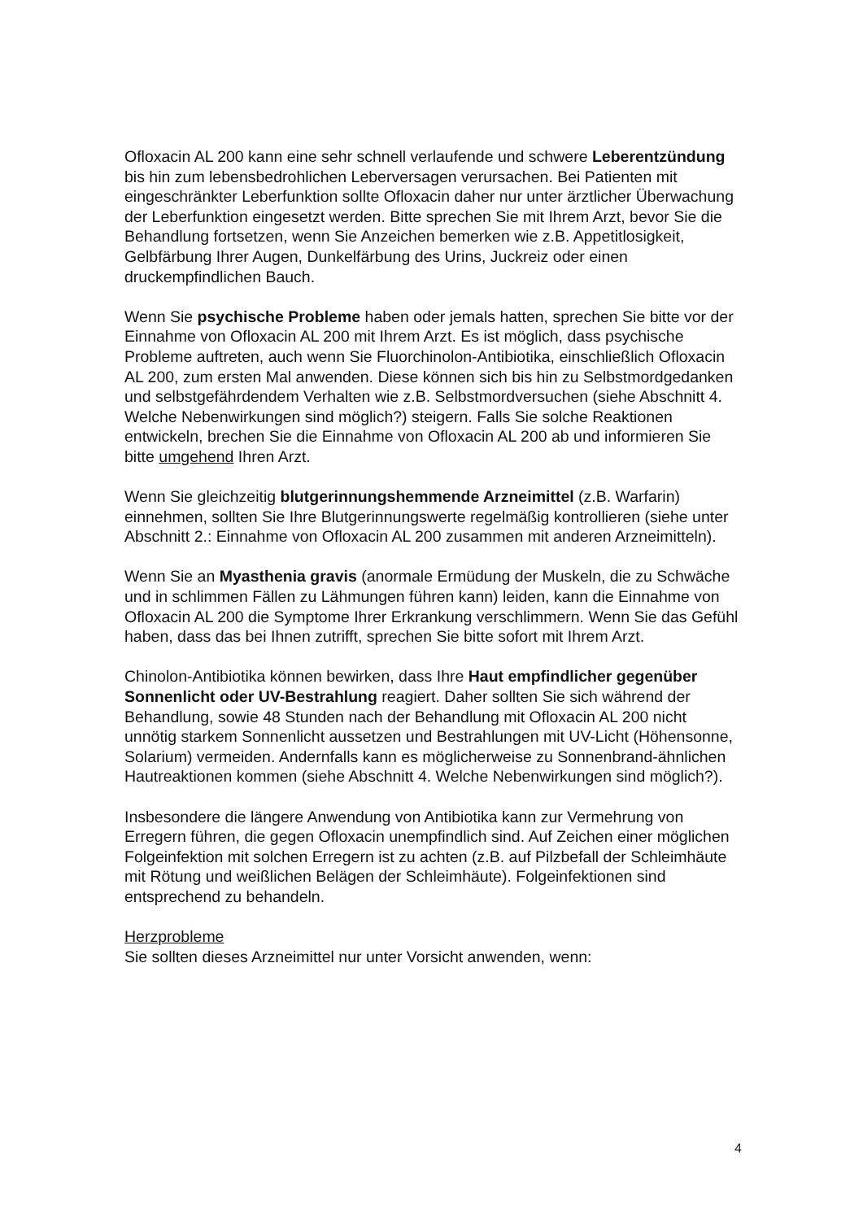Ofloxacin AL 200 kann eine sehr schnell verlaufende und schwere Leberentzündung bis hin zum lebensbedrohlichen Leberversagen verursachen. Bei Patienten mit eingeschränkter Leberfunktion sollte Ofloxacin daher nur unter ärztlicher Überwachung der Leberfunktion eingesetzt werden. Bitte sprechen Sie mit Ihrem Arzt, bevor Sie die Behandlung fortsetzen, wenn Sie Anzeichen bemerken wie z.B. Appetitlosigkeit, Gelbfärbung Ihrer Augen, Dunkelfärbung des Urins, Juckreiz oder einen druckempfindlichen Bauch.
Wenn Sie psychische Probleme haben oder jemals hatten, sprechen Sie bitte vor der Einnahme von Ofloxacin AL 200 mit Ihrem Arzt. Es ist möglich, dass psychische Probleme auftreten, auch wenn Sie Fluorchinolon-Antibiotika, einschließlich Ofloxacin AL 200, zum ersten Mal anwenden. Diese können sich bis hin zu Selbstmordgedanken und selbstgefährdendem Verhalten wie z.B. Selbstmordversuchen (siehe Abschnitt 4. Welche Nebenwirkungen sind möglich?) steigern. Falls Sie solche Reaktionen entwickeln, brechen Sie die Einnahme von Ofloxacin AL 200 ab und informieren Sie bitte umgehend Ihren Arzt.
Wenn Sie gleichzeitig blutgerinnungshemmende Arzneimittel (z.B. Warfarin) einnehmen, sollten Sie Ihre Blutgerinnungswerte regelmäßig kontrollieren (siehe unter Abschnitt 2.: Einnahme von Ofloxacin AL 200 zusammen mit anderen Arzneimitteln).
Wenn Sie an Myasthenia gravis (anormale Ermüdung der Muskeln, die zu Schwäche und in schlimmen Fällen zu Lähmungen führen kann) leiden, kann die Einnahme von Ofloxacin AL 200 die Symptome Ihrer Erkrankung verschlimmern. Wenn Sie das Gefühl haben, dass das bei Ihnen zutrifft, sprechen Sie bitte sofort mit Ihrem Arzt.
Chinolon-Antibiotika können bewirken, dass Ihre Haut empfindlicher gegenüber Sonnenlicht oder UV-Bestrahlung reagiert. Daher sollten Sie sich während der Behandlung, sowie 48 Stunden nach der Behandlung mit Ofloxacin AL 200 nicht unnötig starkem Sonnenlicht aussetzen und Bestrahlungen mit UV-Licht (Höhensonne, Solarium) vermeiden. Andernfalls kann es möglicherweise zu Sonnenbrand-ähnlichen Hautreaktionen kommen (siehe Abschnitt 4. Welche Nebenwirkungen sind möglich?).
Insbesondere die längere Anwendung von Antibiotika kann zur Vermehrung von Erregern führen, die gegen Ofloxacin unempfindlich sind. Auf Zeichen einer möglichen Folgeinfektion mit solchen Erregern ist zu achten (z.B. auf Pilzbefall der Schleimhäute mit Rötung und weißlichen Belägen der Schleimhäute). Folgeinfektionen sind entsprechend zu behandeln.
Herzprobleme
Sie sollten dieses Arzneimittel nur unter Vorsicht anwenden, wenn:
4